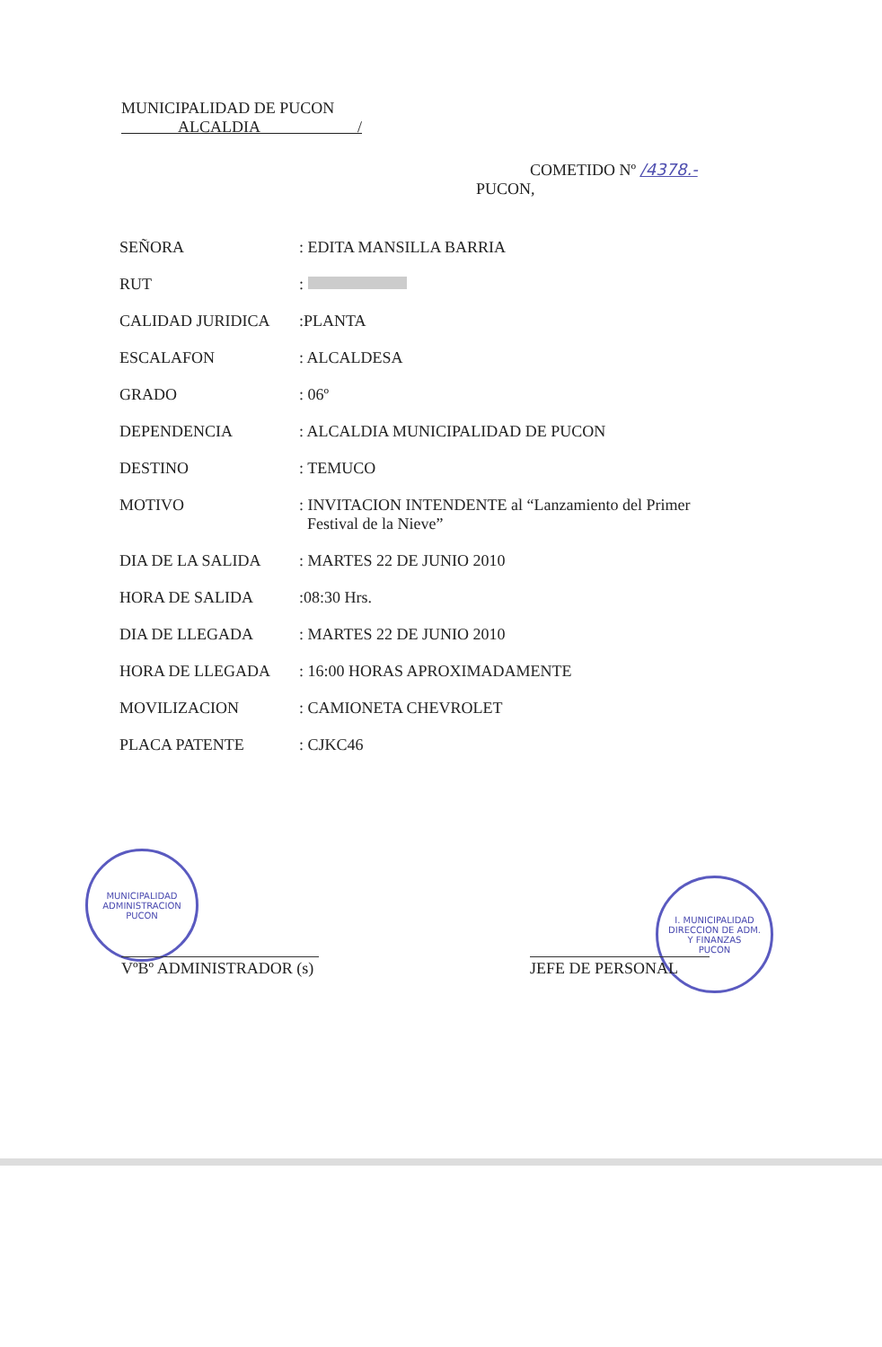MUNICIPALIDAD DE PUCON
ALCALDIA /
COMETIDO Nº /4378.-
PUCON,
SEÑORA : EDITA MANSILLA BARRIA
RUT :
CALIDAD JURIDICA :PLANTA
ESCALAFON : ALCALDESA
GRADO : 06º
DEPENDENCIA : ALCALDIA MUNICIPALIDAD DE PUCON
DESTINO : TEMUCO
MOTIVO : INVITACION INTENDENTE al “Lanzamiento del Primer
Festival de la Nieve”
DIA DE LA SALIDA : MARTES 22 DE JUNIO 2010
HORA DE SALIDA :08:30 Hrs.
DIA DE LLEGADA : MARTES 22 DE JUNIO 2010
HORA DE LLEGADA : 16:00 HORAS APROXIMADAMENTE
MOVILIZACION : CAMIONETA CHEVROLET
PLACA PATENTE : CJKC46
MUNICIPALIDAD
ADMINISTRACION
PUCON
I. MUNICIPALIDAD
DIRECCION DE ADM.
Y FINANZAS
PUCON
VºBº ADMINISTRADOR (s)
JEFE DE PERSONAL